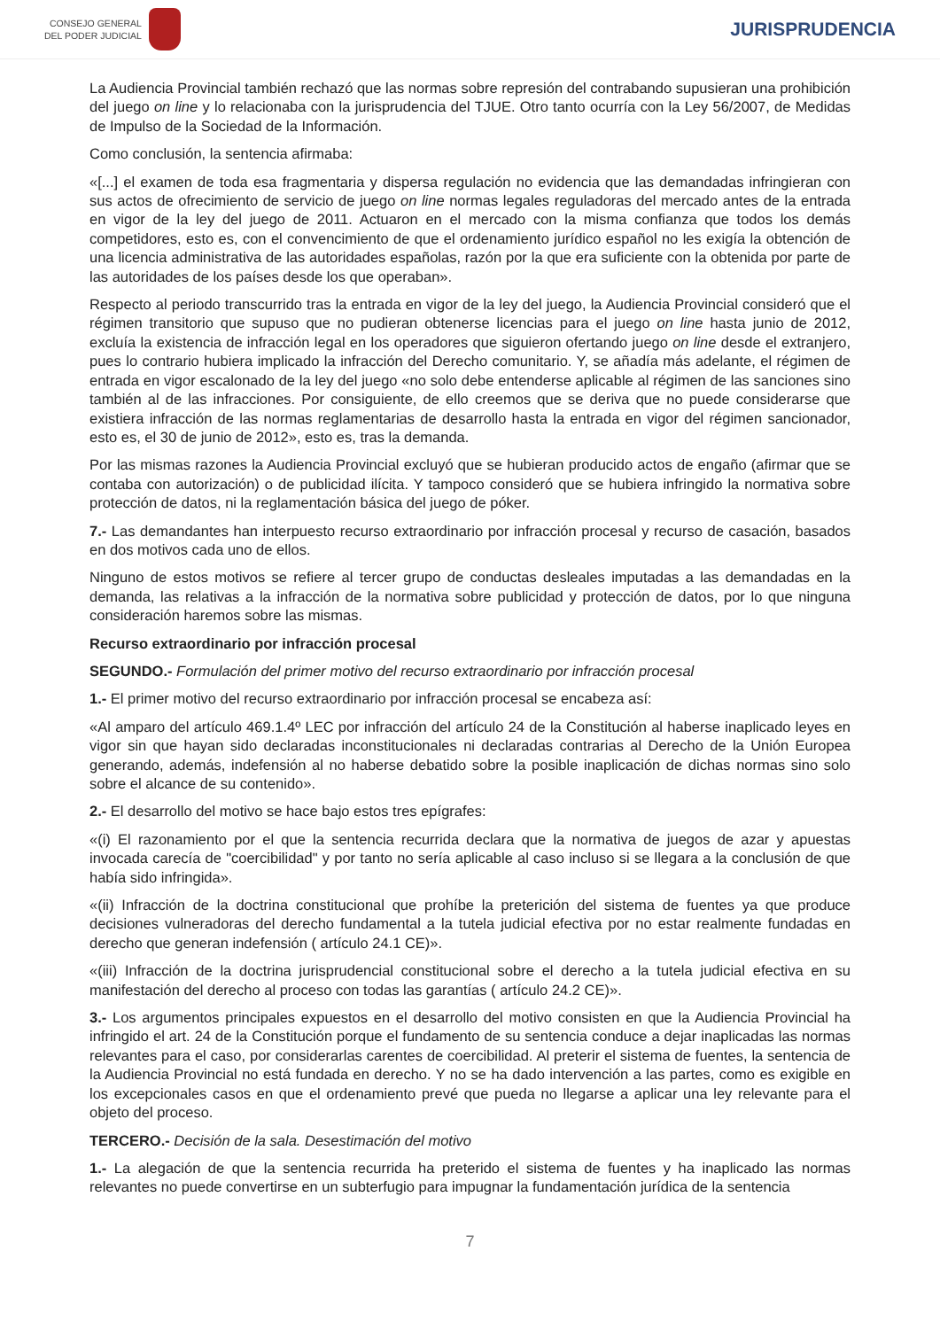CONSEJO GENERAL
DEL PODER JUDICIAL
JURISPRUDENCIA
La Audiencia Provincial también rechazó que las normas sobre represión del contrabando supusieran una prohibición del juego on line y lo relacionaba con la jurisprudencia del TJUE. Otro tanto ocurría con la Ley 56/2007, de Medidas de Impulso de la Sociedad de la Información.
Como conclusión, la sentencia afirmaba:
«[...] el examen de toda esa fragmentaria y dispersa regulación no evidencia que las demandadas infringieran con sus actos de ofrecimiento de servicio de juego on line normas legales reguladoras del mercado antes de la entrada en vigor de la ley del juego de 2011. Actuaron en el mercado con la misma confianza que todos los demás competidores, esto es, con el convencimiento de que el ordenamiento jurídico español no les exigía la obtención de una licencia administrativa de las autoridades españolas, razón por la que era suficiente con la obtenida por parte de las autoridades de los países desde los que operaban».
Respecto al periodo transcurrido tras la entrada en vigor de la ley del juego, la Audiencia Provincial consideró que el régimen transitorio que supuso que no pudieran obtenerse licencias para el juego on line hasta junio de 2012, excluía la existencia de infracción legal en los operadores que siguieron ofertando juego on line desde el extranjero, pues lo contrario hubiera implicado la infracción del Derecho comunitario. Y, se añadía más adelante, el régimen de entrada en vigor escalonado de la ley del juego «no solo debe entenderse aplicable al régimen de las sanciones sino también al de las infracciones. Por consiguiente, de ello creemos que se deriva que no puede considerarse que existiera infracción de las normas reglamentarias de desarrollo hasta la entrada en vigor del régimen sancionador, esto es, el 30 de junio de 2012», esto es, tras la demanda.
Por las mismas razones la Audiencia Provincial excluyó que se hubieran producido actos de engaño (afirmar que se contaba con autorización) o de publicidad ilícita. Y tampoco consideró que se hubiera infringido la normativa sobre protección de datos, ni la reglamentación básica del juego de póker.
7.- Las demandantes han interpuesto recurso extraordinario por infracción procesal y recurso de casación, basados en dos motivos cada uno de ellos.
Ninguno de estos motivos se refiere al tercer grupo de conductas desleales imputadas a las demandadas en la demanda, las relativas a la infracción de la normativa sobre publicidad y protección de datos, por lo que ninguna consideración haremos sobre las mismas.
Recurso extraordinario por infracción procesal
SEGUNDO.- Formulación del primer motivo del recurso extraordinario por infracción procesal
1.- El primer motivo del recurso extraordinario por infracción procesal se encabeza así:
«Al amparo del artículo 469.1.4º LEC por infracción del artículo 24 de la Constitución al haberse inaplicado leyes en vigor sin que hayan sido declaradas inconstitucionales ni declaradas contrarias al Derecho de la Unión Europea generando, además, indefensión al no haberse debatido sobre la posible inaplicación de dichas normas sino solo sobre el alcance de su contenido».
2.- El desarrollo del motivo se hace bajo estos tres epígrafes:
«(i) El razonamiento por el que la sentencia recurrida declara que la normativa de juegos de azar y apuestas invocada carecía de "coercibilidad" y por tanto no sería aplicable al caso incluso si se llegara a la conclusión de que había sido infringida».
«(ii) Infracción de la doctrina constitucional que prohíbe la preterición del sistema de fuentes ya que produce decisiones vulneradoras del derecho fundamental a la tutela judicial efectiva por no estar realmente fundadas en derecho que generan indefensión ( artículo 24.1 CE)».
«(iii) Infracción de la doctrina jurisprudencial constitucional sobre el derecho a la tutela judicial efectiva en su manifestación del derecho al proceso con todas las garantías ( artículo 24.2 CE)».
3.- Los argumentos principales expuestos en el desarrollo del motivo consisten en que la Audiencia Provincial ha infringido el art. 24 de la Constitución porque el fundamento de su sentencia conduce a dejar inaplicadas las normas relevantes para el caso, por considerarlas carentes de coercibilidad. Al preterir el sistema de fuentes, la sentencia de la Audiencia Provincial no está fundada en derecho. Y no se ha dado intervención a las partes, como es exigible en los excepcionales casos en que el ordenamiento prevé que pueda no llegarse a aplicar una ley relevante para el objeto del proceso.
TERCERO.- Decisión de la sala. Desestimación del motivo
1.- La alegación de que la sentencia recurrida ha preterido el sistema de fuentes y ha inaplicado las normas relevantes no puede convertirse en un subterfugio para impugnar la fundamentación jurídica de la sentencia
7